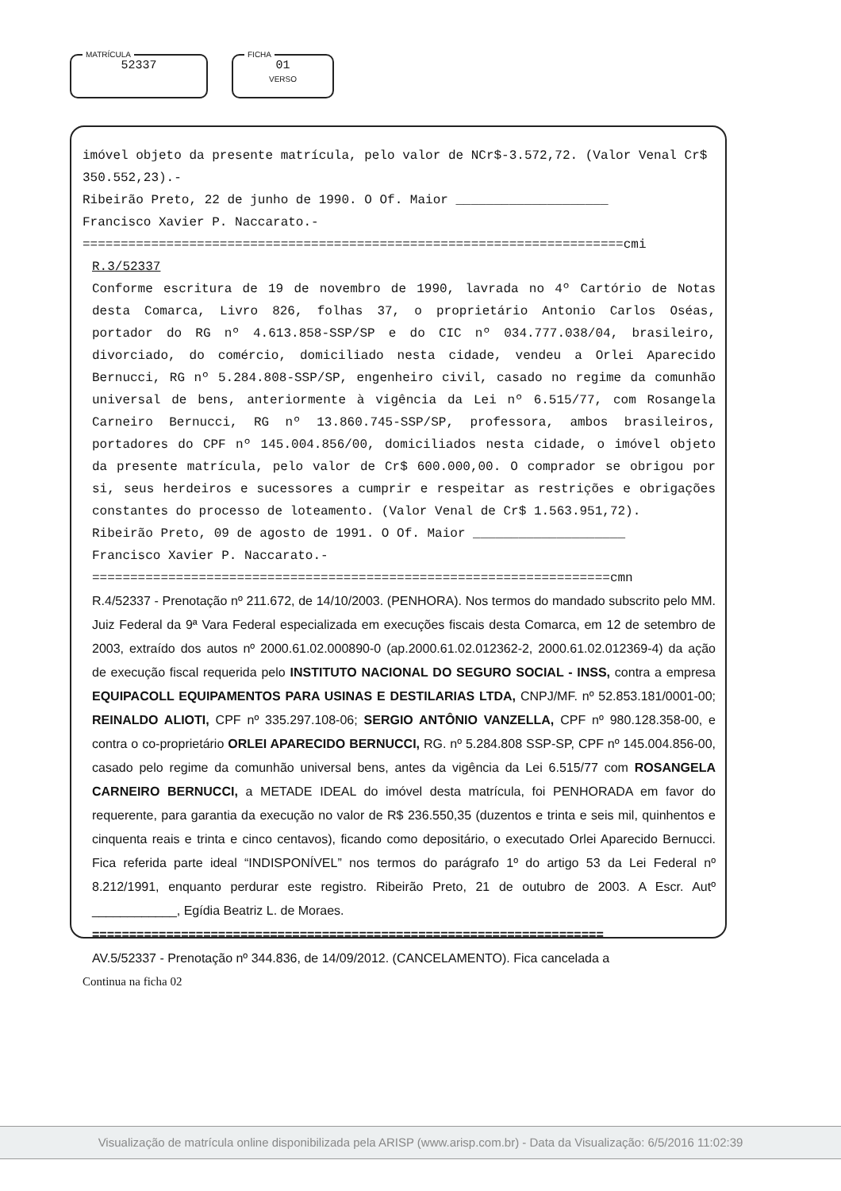MATRÍCULA
52337
FICHA
01
VERSO
imóvel objeto da presente matrícula, pelo valor de NCr$-3.572,72. (Valor Venal Cr$ 350.552,23).-
Ribeirão Preto, 22 de junho de 1990. O Of. Maior ____________________
Francisco Xavier P. Naccarato.-
=======================================================================cmi
R.3/52337
Conforme escritura de 19 de novembro de 1990, lavrada no 4º Cartório de Notas desta Comarca, Livro 826, folhas 37, o proprietário Antonio Carlos Oséas, portador do RG nº 4.613.858-SSP/SP e do CIC nº 034.777.038/04, brasileiro, divorciado, do comércio, domiciliado nesta cidade, vendeu a Orlei Aparecido Bernucci, RG nº 5.284.808-SSP/SP, engenheiro civil, casado no regime da comunhão universal de bens, anteriormente à vigência da Lei nº 6.515/77, com Rosangela Carneiro Bernucci, RG nº 13.860.745-SSP/SP, professora, ambos brasileiros, portadores do CPF nº 145.004.856/00, domiciliados nesta cidade, o imóvel objeto da presente matrícula, pelo valor de Cr$ 600.000,00. O comprador se obrigou por si, seus herdeiros e sucessores a cumprir e respeitar as restrições e obrigações constantes do processo de loteamento. (Valor Venal de Cr$ 1.563.951,72).
Ribeirão Preto, 09 de agosto de 1991. O Of. Maior ____________________
Francisco Xavier P. Naccarato.-
====================================================================cmn
R.4/52337 - Prenotação nº 211.672, de 14/10/2003. (PENHORA). Nos termos do mandado subscrito pelo MM. Juiz Federal da 9ª Vara Federal especializada em execuções fiscais desta Comarca, em 12 de setembro de 2003, extraído dos autos nº 2000.61.02.000890-0 (ap.2000.61.02.012362-2, 2000.61.02.012369-4) da ação de execução fiscal requerida pelo INSTITUTO NACIONAL DO SEGURO SOCIAL - INSS, contra a empresa EQUIPACOLL EQUIPAMENTOS PARA USINAS E DESTILARIAS LTDA, CNPJ/MF. nº 52.853.181/0001-00; REINALDO ALIOTI, CPF nº 335.297.108-06; SERGIO ANTÔNIO VANZELLA, CPF nº 980.128.358-00, e contra o co-proprietário ORLEI APARECIDO BERNUCCI, RG. nº 5.284.808 SSP-SP, CPF nº 145.004.856-00, casado pelo regime da comunhão universal bens, antes da vigência da Lei 6.515/77 com ROSANGELA CARNEIRO BERNUCCI, a METADE IDEAL do imóvel desta matrícula, foi PENHORADA em favor do requerente, para garantia da execução no valor de R$ 236.550,35 (duzentos e trinta e seis mil, quinhentos e cinquenta reais e trinta e cinco centavos), ficando como depositário, o executado Orlei Aparecido Bernucci. Fica referida parte ideal “INDISPONÍVEL” nos termos do parágrafo 1º do artigo 53 da Lei Federal nº 8.212/1991, enquanto perdurar este registro. Ribeirão Preto, 21 de outubro de 2003. A Escr. Autº ____________, Egídia Beatriz L. de Moraes.
=====================================================================
AV.5/52337 - Prenotação nº 344.836, de 14/09/2012. (CANCELAMENTO). Fica cancelada a
Continua na ficha 02
Visualização de matrícula online disponibilizada pela ARISP (www.arisp.com.br) - Data da Visualização: 6/5/2016 11:02:39